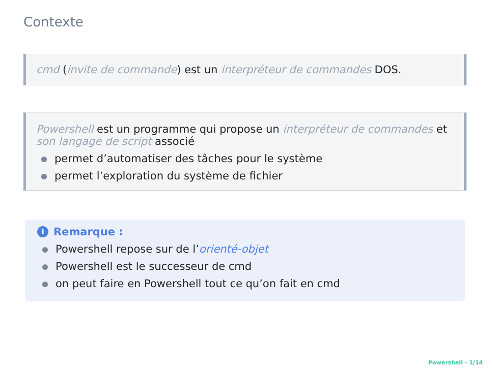Contexte
cmd (invite de commande) est un interpréteur de commandes DOS.
Powershell est un programme qui propose un interpréteur de commandes et son langage de script associé
permet d’automatiser des tâches pour le système
permet l’exploration du système de fichier
i Remarque :
Powershell repose sur de l’orienté-objet
Powershell est le successeur de cmd
on peut faire en Powershell tout ce qu’on fait en cmd
Powershell - 1/14